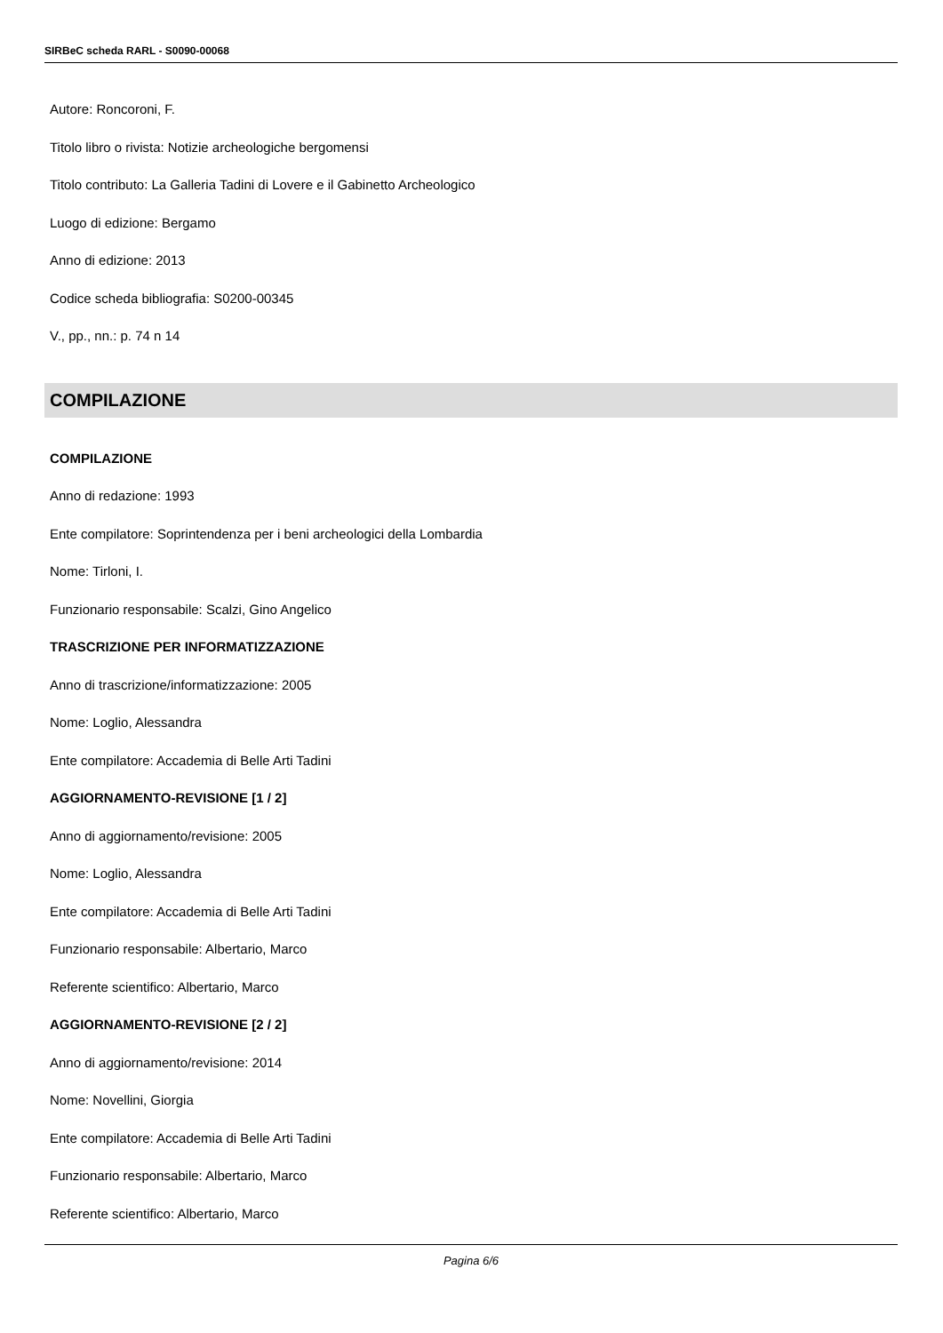SIRBeC scheda RARL - S0090-00068
Autore: Roncoroni, F.
Titolo libro o rivista: Notizie archeologiche bergomensi
Titolo contributo: La Galleria Tadini di Lovere e il Gabinetto Archeologico
Luogo di edizione: Bergamo
Anno di edizione: 2013
Codice scheda bibliografia: S0200-00345
V., pp., nn.: p. 74 n 14
COMPILAZIONE
COMPILAZIONE
Anno di redazione: 1993
Ente compilatore: Soprintendenza per i beni archeologici della Lombardia
Nome: Tirloni, I.
Funzionario responsabile: Scalzi, Gino Angelico
TRASCRIZIONE PER INFORMATIZZAZIONE
Anno di trascrizione/informatizzazione: 2005
Nome: Loglio, Alessandra
Ente compilatore: Accademia di Belle Arti Tadini
AGGIORNAMENTO-REVISIONE [1 / 2]
Anno di aggiornamento/revisione: 2005
Nome: Loglio, Alessandra
Ente compilatore: Accademia di Belle Arti Tadini
Funzionario responsabile: Albertario, Marco
Referente scientifico: Albertario, Marco
AGGIORNAMENTO-REVISIONE [2 / 2]
Anno di aggiornamento/revisione: 2014
Nome: Novellini, Giorgia
Ente compilatore: Accademia di Belle Arti Tadini
Funzionario responsabile: Albertario, Marco
Referente scientifico: Albertario, Marco
Pagina 6/6